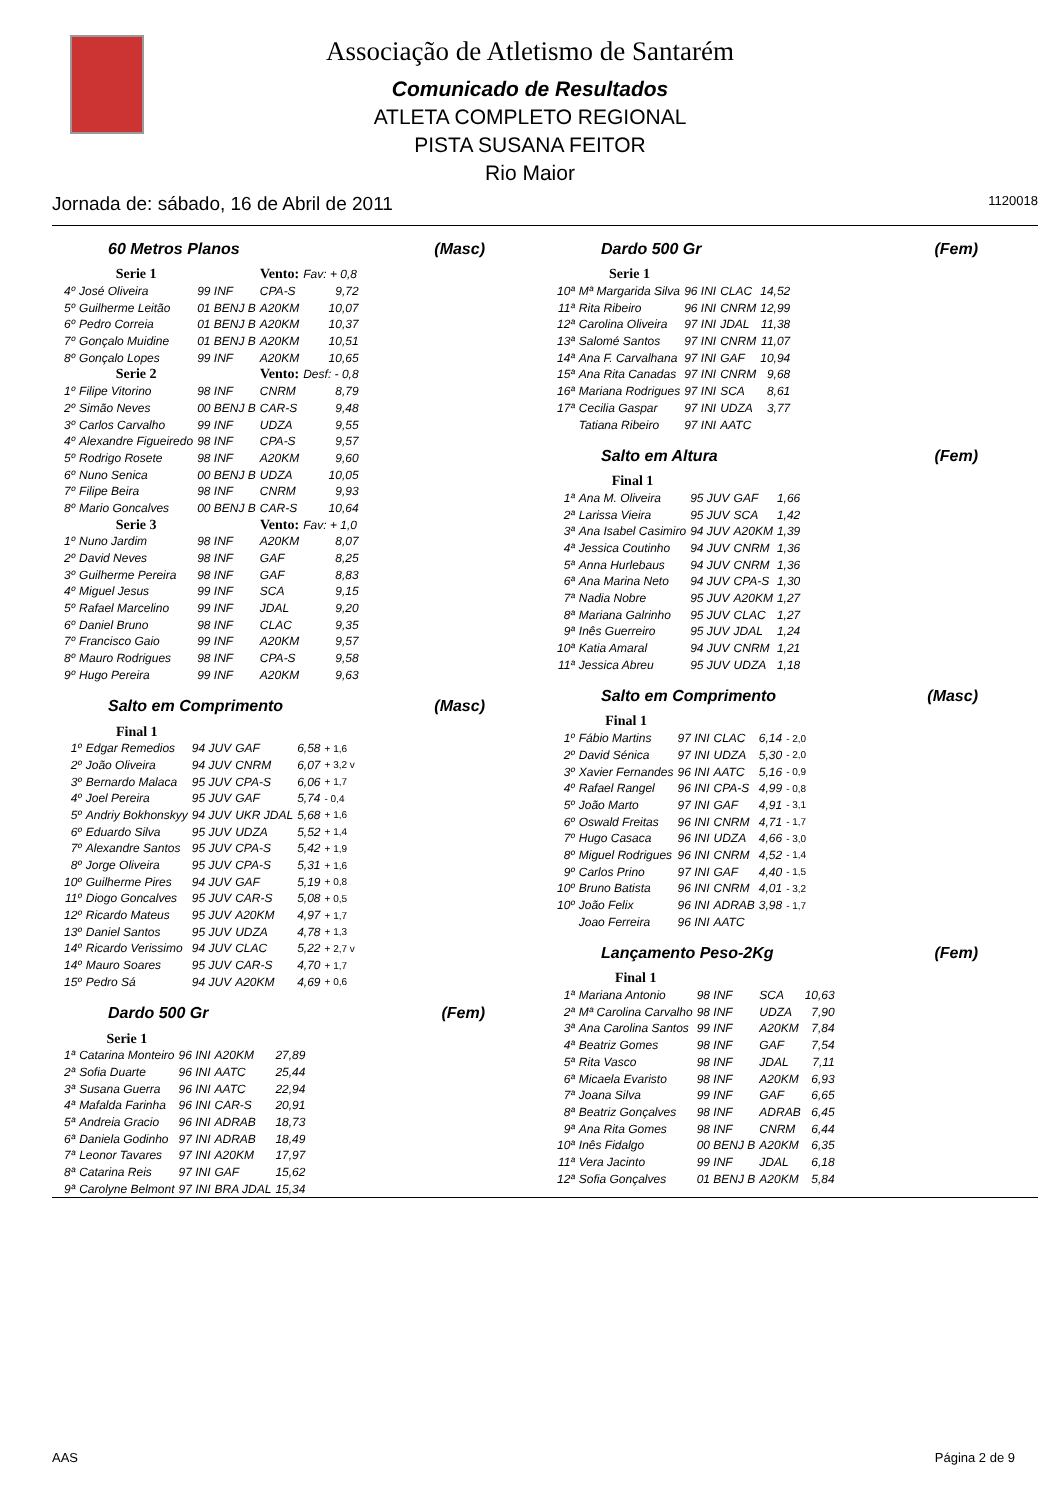Associação de Atletismo de Santarém
Comunicado de Resultados
ATLETA COMPLETO REGIONAL
PISTA SUSANA FEITOR
Rio Maior
Jornada de: sábado, 16 de Abril de 2011 1120018
60 Metros Planos (Masc)
| | Serie 1 | | Vento: | Fav: + 0,8 |
| 4º | José Oliveira | 99 INF | CPA-S | 9,72 |
| 5º | Guilherme Leitão | 01 BENJ B | A20KM | 10,07 |
| 6º | Pedro Correia | 01 BENJ B | A20KM | 10,37 |
| 7º | Gonçalo Muidine | 01 BENJ B | A20KM | 10,51 |
| 8º | Gonçalo Lopes | 99 INF | A20KM | 10,65 |
| | Serie 2 | | Vento: | Desf: - 0,8 |
| 1º | Filipe Vitorino | 98 INF | CNRM | 8,79 |
| 2º | Simão Neves | 00 BENJ B | CAR-S | 9,48 |
| 3º | Carlos Carvalho | 99 INF | UDZA | 9,55 |
| 4º | Alexandre Figueiredo | 98 INF | CPA-S | 9,57 |
| 5º | Rodrigo Rosete | 98 INF | A20KM | 9,60 |
| 6º | Nuno Senica | 00 BENJ B | UDZA | 10,05 |
| 7º | Filipe Beira | 98 INF | CNRM | 9,93 |
| 8º | Mario Goncalves | 00 BENJ B | CAR-S | 10,64 |
| | Serie 3 | | Vento: | Fav: + 1,0 |
| 1º | Nuno Jardim | 98 INF | A20KM | 8,07 |
| 2º | David Neves | 98 INF | GAF | 8,25 |
| 3º | Guilherme Pereira | 98 INF | GAF | 8,83 |
| 4º | Miguel Jesus | 99 INF | SCA | 9,15 |
| 5º | Rafael Marcelino | 99 INF | JDAL | 9,20 |
| 6º | Daniel Bruno | 98 INF | CLAC | 9,35 |
| 7º | Francisco Gaio | 99 INF | A20KM | 9,57 |
| 8º | Mauro Rodrigues | 98 INF | CPA-S | 9,58 |
| 9º | Hugo Pereira | 99 INF | A20KM | 9,63 |
Salto em Comprimento (Masc)
| | Final 1 | | | | |
| 1º | Edgar Remedios | 94 JUV | GAF | 6,58 | + 1,6 |
| 2º | João Oliveira | 94 JUV | CNRM | 6,07 | + 3,2 v |
| 3º | Bernardo Malaca | 95 JUV | CPA-S | 6,06 | + 1,7 |
| 4º | Joel Pereira | 95 JUV | GAF | 5,74 | - 0,4 |
| 5º | Andriy Bokhonskyy | 94 JUV | UKR JDAL | 5,68 | + 1,6 |
| 6º | Eduardo Silva | 95 JUV | UDZA | 5,52 | + 1,4 |
| 7º | Alexandre Santos | 95 JUV | CPA-S | 5,42 | + 1,9 |
| 8º | Jorge Oliveira | 95 JUV | CPA-S | 5,31 | + 1,6 |
| 10º | Guilherme Pires | 94 JUV | GAF | 5,19 | + 0,8 |
| 11º | Diogo Goncalves | 95 JUV | CAR-S | 5,08 | + 0,5 |
| 12º | Ricardo Mateus | 95 JUV | A20KM | 4,97 | + 1,7 |
| 13º | Daniel Santos | 95 JUV | UDZA | 4,78 | + 1,3 |
| 14º | Ricardo Verissimo | 94 JUV | CLAC | 5,22 | + 2,7 v |
| 14º | Mauro Soares | 95 JUV | CAR-S | 4,70 | + 1,7 |
| 15º | Pedro Sá | 94 JUV | A20KM | 4,69 | + 0,6 |
Dardo 500 Gr (Fem)
| | Serie 1 | | | |
| 1ª | Catarina Monteiro | 96 INI | A20KM | 27,89 |
| 2ª | Sofia Duarte | 96 INI | AATC | 25,44 |
| 3ª | Susana Guerra | 96 INI | AATC | 22,94 |
| 4ª | Mafalda Farinha | 96 INI | CAR-S | 20,91 |
| 5ª | Andreia Gracio | 96 INI | ADRAB | 18,73 |
| 6ª | Daniela Godinho | 97 INI | ADRAB | 18,49 |
| 7ª | Leonor Tavares | 97 INI | A20KM | 17,97 |
| 8ª | Catarina Reis | 97 INI | GAF | 15,62 |
| 9ª | Carolyne Belmont | 97 INI | BRA JDAL | 15,34 |
Dardo 500 Gr (Fem)
| | Serie 1 | | | |
| 10ª | Mª Margarida Silva | 96 INI | CLAC | 14,52 |
| 11ª | Rita Ribeiro | 96 INI | CNRM | 12,99 |
| 12ª | Carolina Oliveira | 97 INI | JDAL | 11,38 |
| 13ª | Salomé Santos | 97 INI | CNRM | 11,07 |
| 14ª | Ana F. Carvalhana | 97 INI | GAF | 10,94 |
| 15ª | Ana Rita Canadas | 97 INI | CNRM | 9,68 |
| 16ª | Mariana Rodrigues | 97 INI | SCA | 8,61 |
| 17ª | Cecilia Gaspar | 97 INI | UDZA | 3,77 |
| | Tatiana Ribeiro | 97 INI | AATC | |
Salto em Altura (Fem)
| | Final 1 | | | |
| 1ª | Ana M. Oliveira | 95 JUV | GAF | 1,66 |
| 2ª | Larissa Vieira | 95 JUV | SCA | 1,42 |
| 3ª | Ana Isabel Casimiro | 94 JUV | A20KM | 1,39 |
| 4ª | Jessica Coutinho | 94 JUV | CNRM | 1,36 |
| 5ª | Anna Hurlebaus | 94 JUV | CNRM | 1,36 |
| 6ª | Ana Marina Neto | 94 JUV | CPA-S | 1,30 |
| 7ª | Nadia Nobre | 95 JUV | A20KM | 1,27 |
| 8ª | Mariana Galrinho | 95 JUV | CLAC | 1,27 |
| 9ª | Inês Guerreiro | 95 JUV | JDAL | 1,24 |
| 10ª | Katia Amaral | 94 JUV | CNRM | 1,21 |
| 11ª | Jessica Abreu | 95 JUV | UDZA | 1,18 |
Salto em Comprimento (Masc)
| | Final 1 | | | | |
| 1º | Fábio Martins | 97 INI | CLAC | 6,14 | - 2,0 |
| 2º | David Sénica | 97 INI | UDZA | 5,30 | - 2,0 |
| 3º | Xavier Fernandes | 96 INI | AATC | 5,16 | - 0,9 |
| 4º | Rafael Rangel | 96 INI | CPA-S | 4,99 | - 0,8 |
| 5º | João Marto | 97 INI | GAF | 4,91 | - 3,1 |
| 6º | Oswald Freitas | 96 INI | CNRM | 4,71 | - 1,7 |
| 7º | Hugo Casaca | 96 INI | UDZA | 4,66 | - 3,0 |
| 8º | Miguel Rodrigues | 96 INI | CNRM | 4,52 | - 1,4 |
| 9º | Carlos Prino | 97 INI | GAF | 4,40 | - 1,5 |
| 10º | Bruno Batista | 96 INI | CNRM | 4,01 | - 3,2 |
| 10º | João Felix | 96 INI | ADRAB | 3,98 | - 1,7 |
| | Joao Ferreira | 96 INI | AATC | | |
Lançamento Peso-2Kg (Fem)
| | Final 1 | | | |
| 1ª | Mariana Antonio | 98 INF | SCA | 10,63 |
| 2ª | Mª Carolina Carvalho | 98 INF | UDZA | 7,90 |
| 3ª | Ana Carolina Santos | 99 INF | A20KM | 7,84 |
| 4ª | Beatriz Gomes | 98 INF | GAF | 7,54 |
| 5ª | Rita Vasco | 98 INF | JDAL | 7,11 |
| 6ª | Micaela Evaristo | 98 INF | A20KM | 6,93 |
| 7ª | Joana Silva | 99 INF | GAF | 6,65 |
| 8ª | Beatriz Gonçalves | 98 INF | ADRAB | 6,45 |
| 9ª | Ana Rita Gomes | 98 INF | CNRM | 6,44 |
| 10ª | Inês Fidalgo | 00 BENJ B | A20KM | 6,35 |
| 11ª | Vera Jacinto | 99 INF | JDAL | 6,18 |
| 12ª | Sofia Gonçalves | 01 BENJ B | A20KM | 5,84 |
AAS Página 2 de 9